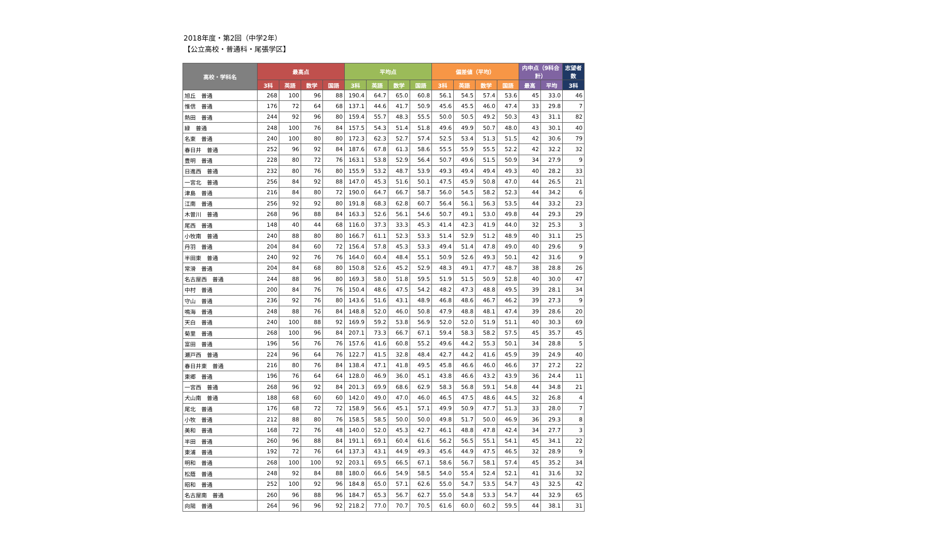2018年度・第2回（中学2年）
【公立高校・普通科・尾張学区】
| 高校・学科名 | 最高点 | | | | 平均点 | | | | 偏差値（平均） | | | | 内申点（9科合計） | | 志望者数 |
| --- | --- | --- | --- | --- | --- | --- | --- | --- | --- | --- | --- | --- | --- | --- | --- |
| | 3科 | 英語 | 数学 | 国語 | 3科 | 英語 | 数学 | 国語 | 3科 | 英語 | 数学 | 国語 | 最高 | 平均 | 3科 |
| 旭丘 普通 | 268 | 100 | 96 | 88 | 190.4 | 64.7 | 65.0 | 60.8 | 56.1 | 54.5 | 57.4 | 53.6 | 45 | 33.0 | 46 |
| 惟信 普通 | 176 | 72 | 64 | 68 | 137.1 | 44.6 | 41.7 | 50.9 | 45.6 | 45.5 | 46.0 | 47.4 | 33 | 29.8 | 7 |
| 熱田 普通 | 244 | 92 | 96 | 80 | 159.4 | 55.7 | 48.3 | 55.5 | 50.0 | 50.5 | 49.2 | 50.3 | 43 | 31.1 | 82 |
| 緑 普通 | 248 | 100 | 76 | 84 | 157.5 | 54.3 | 51.4 | 51.8 | 49.6 | 49.9 | 50.7 | 48.0 | 43 | 30.1 | 40 |
| 名東 普通 | 240 | 100 | 80 | 80 | 172.3 | 62.3 | 52.7 | 57.4 | 52.5 | 53.4 | 51.3 | 51.5 | 42 | 30.6 | 79 |
| 春日井 普通 | 252 | 96 | 92 | 84 | 187.6 | 67.8 | 61.3 | 58.6 | 55.5 | 55.9 | 55.5 | 52.2 | 42 | 32.2 | 32 |
| 豊明 普通 | 228 | 80 | 72 | 76 | 163.1 | 53.8 | 52.9 | 56.4 | 50.7 | 49.6 | 51.5 | 50.9 | 34 | 27.9 | 9 |
| 日進西 普通 | 232 | 80 | 76 | 80 | 155.9 | 53.2 | 48.7 | 53.9 | 49.3 | 49.4 | 49.4 | 49.3 | 40 | 28.2 | 33 |
| 一宮北 普通 | 256 | 84 | 92 | 88 | 147.0 | 45.3 | 51.6 | 50.1 | 47.5 | 45.9 | 50.8 | 47.0 | 44 | 26.5 | 21 |
| 津島 普通 | 216 | 84 | 80 | 72 | 190.0 | 64.7 | 66.7 | 58.7 | 56.0 | 54.5 | 58.2 | 52.3 | 44 | 34.2 | 6 |
| 江南 普通 | 256 | 92 | 92 | 80 | 191.8 | 68.3 | 62.8 | 60.7 | 56.4 | 56.1 | 56.3 | 53.5 | 44 | 33.2 | 23 |
| 木曽川 普通 | 268 | 96 | 88 | 84 | 163.3 | 52.6 | 56.1 | 54.6 | 50.7 | 49.1 | 53.0 | 49.8 | 44 | 29.3 | 29 |
| 尾西 普通 | 148 | 40 | 44 | 68 | 116.0 | 37.3 | 33.3 | 45.3 | 41.4 | 42.3 | 41.9 | 44.0 | 32 | 25.3 | 3 |
| 小牧南 普通 | 240 | 88 | 80 | 80 | 166.7 | 61.1 | 52.3 | 53.3 | 51.4 | 52.9 | 51.2 | 48.9 | 40 | 31.1 | 25 |
| 丹羽 普通 | 204 | 84 | 60 | 72 | 156.4 | 57.8 | 45.3 | 53.3 | 49.4 | 51.4 | 47.8 | 49.0 | 40 | 29.6 | 9 |
| 半田東 普通 | 240 | 92 | 76 | 76 | 164.0 | 60.4 | 48.4 | 55.1 | 50.9 | 52.6 | 49.3 | 50.1 | 42 | 31.6 | 9 |
| 常滑 普通 | 204 | 84 | 68 | 80 | 150.8 | 52.6 | 45.2 | 52.9 | 48.3 | 49.1 | 47.7 | 48.7 | 38 | 28.8 | 26 |
| 名古屋西 普通 | 244 | 88 | 96 | 80 | 169.3 | 58.0 | 51.8 | 59.5 | 51.9 | 51.5 | 50.9 | 52.8 | 40 | 30.0 | 47 |
| 中村 普通 | 200 | 84 | 76 | 76 | 150.4 | 48.6 | 47.5 | 54.2 | 48.2 | 47.3 | 48.8 | 49.5 | 39 | 28.1 | 34 |
| 守山 普通 | 236 | 92 | 76 | 80 | 143.6 | 51.6 | 43.1 | 48.9 | 46.8 | 48.6 | 46.7 | 46.2 | 39 | 27.3 | 9 |
| 鳴海 普通 | 248 | 88 | 76 | 84 | 148.8 | 52.0 | 46.0 | 50.8 | 47.9 | 48.8 | 48.1 | 47.4 | 39 | 28.6 | 20 |
| 天白 普通 | 240 | 100 | 88 | 92 | 169.9 | 59.2 | 53.8 | 56.9 | 52.0 | 52.0 | 51.9 | 51.1 | 40 | 30.3 | 69 |
| 菊里 普通 | 268 | 100 | 96 | 84 | 207.1 | 73.3 | 66.7 | 67.1 | 59.4 | 58.3 | 58.2 | 57.5 | 45 | 35.7 | 45 |
| 富田 普通 | 196 | 56 | 76 | 76 | 157.6 | 41.6 | 60.8 | 55.2 | 49.6 | 44.2 | 55.3 | 50.1 | 34 | 28.8 | 5 |
| 瀬戸西 普通 | 224 | 96 | 64 | 76 | 122.7 | 41.5 | 32.8 | 48.4 | 42.7 | 44.2 | 41.6 | 45.9 | 39 | 24.9 | 40 |
| 春日井東 普通 | 216 | 80 | 76 | 84 | 138.4 | 47.1 | 41.8 | 49.5 | 45.8 | 46.6 | 46.0 | 46.6 | 37 | 27.2 | 22 |
| 東郷 普通 | 196 | 76 | 64 | 64 | 128.0 | 46.9 | 36.0 | 45.1 | 43.8 | 46.6 | 43.2 | 43.9 | 36 | 24.4 | 11 |
| 一宮西 普通 | 268 | 96 | 92 | 84 | 201.3 | 69.9 | 68.6 | 62.9 | 58.3 | 56.8 | 59.1 | 54.8 | 44 | 34.8 | 21 |
| 犬山南 普通 | 188 | 68 | 60 | 60 | 142.0 | 49.0 | 47.0 | 46.0 | 46.5 | 47.5 | 48.6 | 44.5 | 32 | 26.8 | 4 |
| 尾北 普通 | 176 | 68 | 72 | 72 | 158.9 | 56.6 | 45.1 | 57.1 | 49.9 | 50.9 | 47.7 | 51.3 | 33 | 28.0 | 7 |
| 小牧 普通 | 212 | 88 | 80 | 76 | 158.5 | 58.5 | 50.0 | 50.0 | 49.8 | 51.7 | 50.0 | 46.9 | 36 | 29.3 | 8 |
| 美和 普通 | 168 | 72 | 76 | 48 | 140.0 | 52.0 | 45.3 | 42.7 | 46.1 | 48.8 | 47.8 | 42.4 | 34 | 27.7 | 3 |
| 半田 普通 | 260 | 96 | 88 | 84 | 191.1 | 69.1 | 60.4 | 61.6 | 56.2 | 56.5 | 55.1 | 54.1 | 45 | 34.1 | 22 |
| 東浦 普通 | 192 | 72 | 76 | 64 | 137.3 | 43.1 | 44.9 | 49.3 | 45.6 | 44.9 | 47.5 | 46.5 | 32 | 28.9 | 9 |
| 明和 普通 | 268 | 100 | 100 | 92 | 203.1 | 69.5 | 66.5 | 67.1 | 58.6 | 56.7 | 58.1 | 57.4 | 45 | 35.2 | 34 |
| 松蔭 普通 | 248 | 92 | 84 | 88 | 180.0 | 66.6 | 54.9 | 58.5 | 54.0 | 55.4 | 52.4 | 52.1 | 41 | 31.6 | 32 |
| 昭和 普通 | 252 | 100 | 92 | 96 | 184.8 | 65.0 | 57.1 | 62.6 | 55.0 | 54.7 | 53.5 | 54.7 | 43 | 32.5 | 42 |
| 名古屋南 普通 | 260 | 96 | 88 | 96 | 184.7 | 65.3 | 56.7 | 62.7 | 55.0 | 54.8 | 53.3 | 54.7 | 44 | 32.9 | 65 |
| 向陽 普通 | 264 | 96 | 96 | 92 | 218.2 | 77.0 | 70.7 | 70.5 | 61.6 | 60.0 | 60.2 | 59.5 | 44 | 38.1 | 31 |